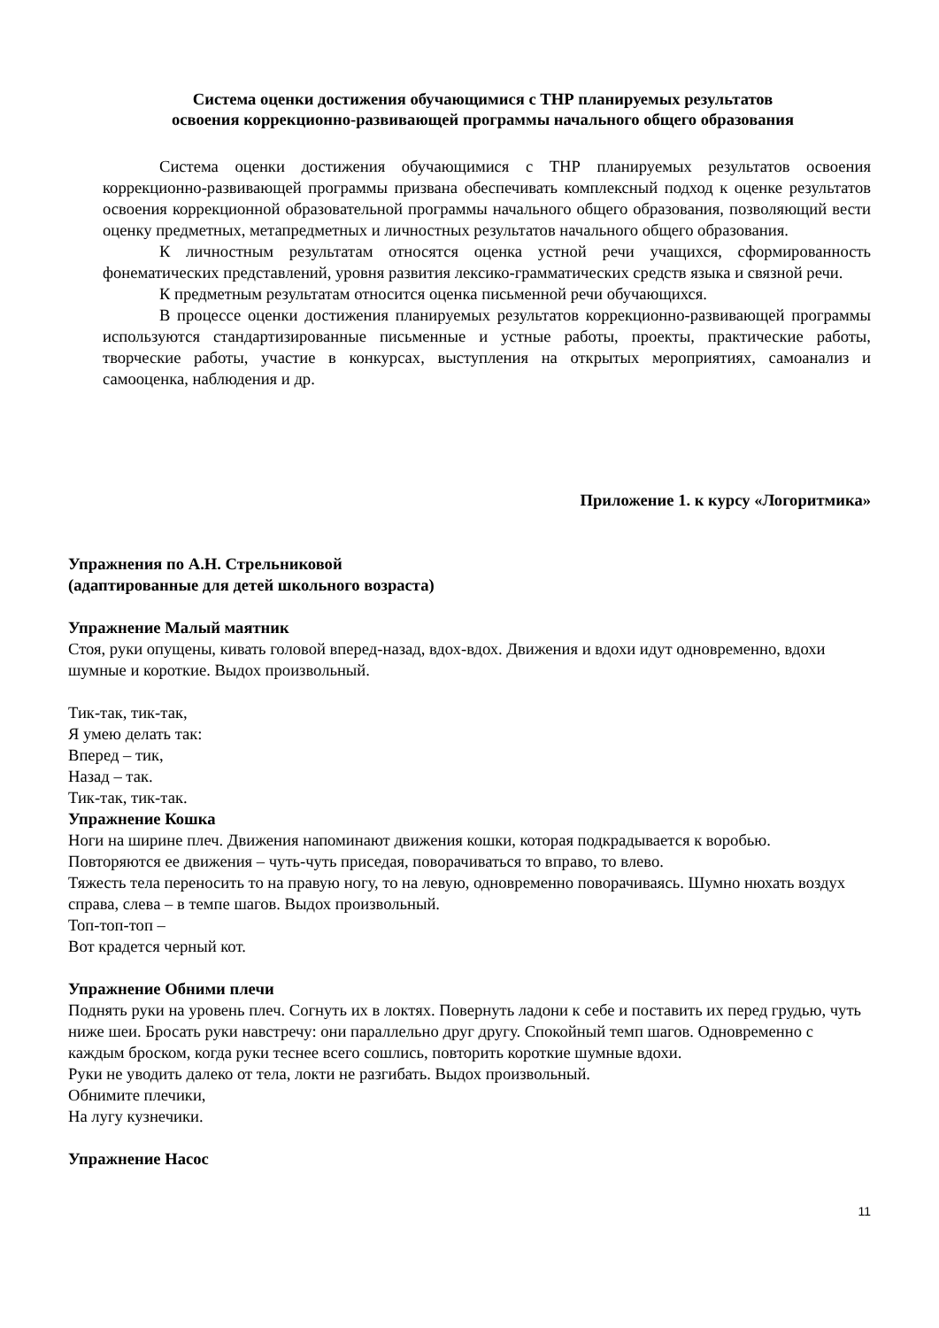Система оценки достижения обучающимися с ТНР планируемых результатов
освоения коррекционно-развивающей программы начального общего образования
Система оценки достижения обучающимися с ТНР планируемых результатов освоения коррекционно-развивающей программы призвана обеспечивать комплексный подход к оценке результатов освоения коррекционной образовательной программы начального общего образования, позволяющий вести оценку предметных, метапредметных и личностных результатов начального общего образования.
К личностным результатам относятся оценка устной речи учащихся, сформированность фонематических представлений, уровня развития лексико-грамматических средств языка и связной речи.
К предметным результатам относится оценка письменной речи обучающихся.
В процессе оценки достижения планируемых результатов коррекционно-развивающей программы используются стандартизированные письменные и устные работы, проекты, практические работы, творческие работы, участие в конкурсах, выступления на открытых мероприятиях, самоанализ и самооценка, наблюдения и др.
Приложение 1. к курсу «Логоритмика»
Упражнения по А.Н. Стрельниковой
(адаптированные для детей школьного возраста)
Упражнение Малый маятник
Стоя, руки опущены, кивать головой вперед-назад, вдох-вдох. Движения и вдохи идут одновременно, вдохи шумные и короткие. Выдох произвольный.
Тик-так, тик-так,
Я умею делать так:
Вперед – тик,
Назад – так.
Тик-так, тик-так.
Упражнение Кошка
Ноги на ширине плеч. Движения напоминают движения кошки, которая подкрадывается к воробью.
Повторяются ее движения – чуть-чуть приседая, поворачиваться то вправо, то влево.
Тяжесть тела переносить то на правую ногу, то на левую, одновременно поворачиваясь. Шумно нюхать воздух справа, слева – в темпе шагов. Выдох произвольный.
Топ-топ-топ –
Вот крадется черный кот.
Упражнение Обними плечи
Поднять руки на уровень плеч. Согнуть их в локтях. Повернуть ладони к себе и поставить их перед грудью, чуть ниже шеи. Бросать руки навстречу: они параллельно друг другу. Спокойный темп шагов. Одновременно с каждым броском, когда руки теснее всего сошлись, повторить короткие шумные вдохи.
Руки не уводить далеко от тела, локти не разгибать. Выдох произвольный.
Обнимите плечики,
На лугу кузнечики.
Упражнение Насос
11